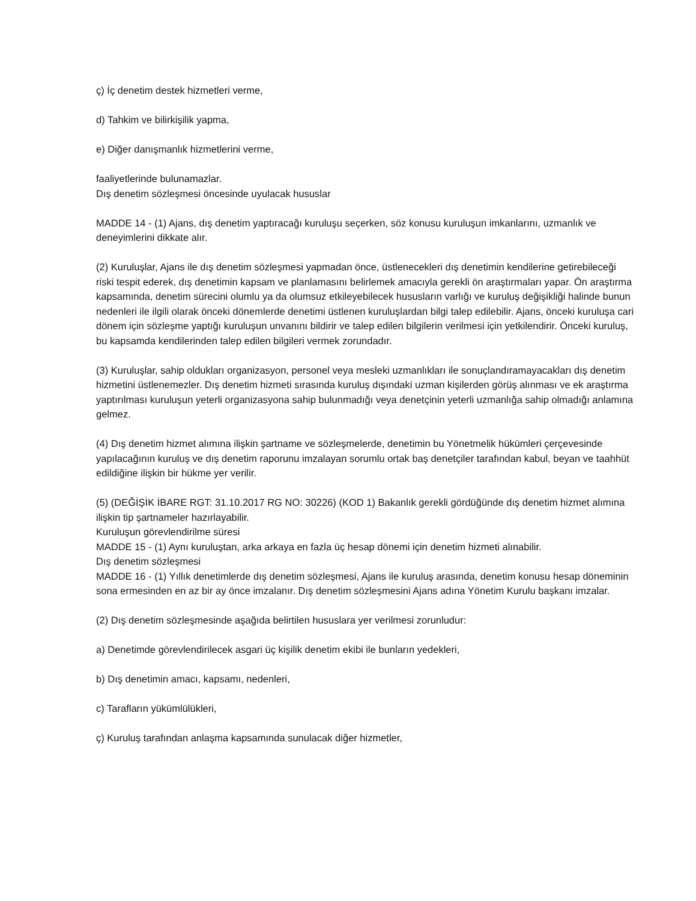ç) İç denetim destek hizmetleri verme,
d) Tahkim ve bilirkişilik yapma,
e) Diğer danışmanlık hizmetlerini verme,
faaliyetlerinde bulunamazlar.
Dış denetim sözleşmesi öncesinde uyulacak hususlar
MADDE 14 - (1) Ajans, dış denetim yaptıracağı kuruluşu seçerken, söz konusu kuruluşun imkanlarını, uzmanlık ve deneyimlerini dikkate alır.
(2) Kuruluşlar, Ajans ile dış denetim sözleşmesi yapmadan önce, üstlenecekleri dış denetimin kendilerine getirebileceği riski tespit ederek, dış denetimin kapsam ve planlamasını belirlemek amacıyla gerekli ön araştırmaları yapar. Ön araştırma kapsamında, denetim sürecini olumlu ya da olumsuz etkileyebilecek hususların varlığı ve kuruluş değişikliği halinde bunun nedenleri ile ilgili olarak önceki dönemlerde denetimi üstlenen kuruluşlardan bilgi talep edilebilir. Ajans, önceki kuruluşa cari dönem için sözleşme yaptığı kuruluşun unvanını bildirir ve talep edilen bilgilerin verilmesi için yetkilendirir. Önceki kuruluş, bu kapsamda kendilerinden talep edilen bilgileri vermek zorundadır.
(3) Kuruluşlar, sahip oldukları organizasyon, personel veya mesleki uzmanlıkları ile sonuçlandıramayacakları dış denetim hizmetini üstlenemezler. Dış denetim hizmeti sırasında kuruluş dışındaki uzman kişilerden görüş alınması ve ek araştırma yaptırılması kuruluşun yeterli organizasyona sahip bulunmadığı veya denetçinin yeterli uzmanlığa sahip olmadığı anlamına gelmez.
(4) Dış denetim hizmet alımına ilişkin şartname ve sözleşmelerde, denetimin bu Yönetmelik hükümleri çerçevesinde yapılacağının kuruluş ve dış denetim raporunu imzalayan sorumlu ortak baş denetçiler tarafından kabul, beyan ve taahhüt edildiğine ilişkin bir hükme yer verilir.
(5) (DEĞİŞİK İBARE RGT: 31.10.2017 RG NO: 30226) (KOD 1) Bakanlık gerekli gördüğünde dış denetim hizmet alımına ilişkin tip şartnameler hazırlayabilir.
Kuruluşun görevlendirilme süresi
MADDE 15 - (1) Aynı kuruluştan, arka arkaya en fazla üç hesap dönemi için denetim hizmeti alınabilir.
Dış denetim sözleşmesi
MADDE 16 - (1) Yıllık denetimlerde dış denetim sözleşmesi, Ajans ile kuruluş arasında, denetim konusu hesap döneminin sona ermesinden en az bir ay önce imzalanır. Dış denetim sözleşmesini Ajans adına Yönetim Kurulu başkanı imzalar.
(2) Dış denetim sözleşmesinde aşağıda belirtilen hususlara yer verilmesi zorunludur:
a) Denetimde görevlendirilecek asgari üç kişilik denetim ekibi ile bunların yedekleri,
b) Dış denetimin amacı, kapsamı, nedenleri,
c) Tarafların yükümlülükleri,
ç) Kuruluş tarafından anlaşma kapsamında sunulacak diğer hizmetler,